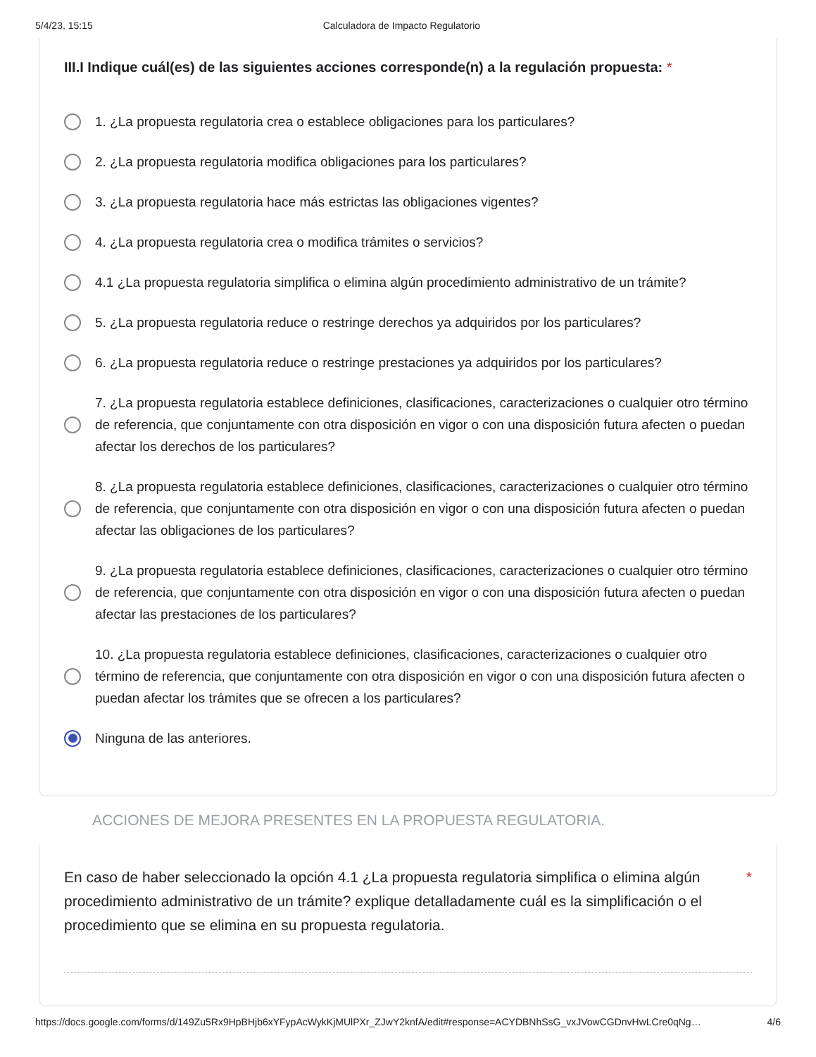5/4/23, 15:15 Calculadora de Impacto Regulatorio
III.I Indique cuál(es) de las siguientes acciones corresponde(n) a la regulación propuesta: *
1. ¿La propuesta regulatoria crea o establece obligaciones para los particulares?
2. ¿La propuesta regulatoria modifica obligaciones para los particulares?
3. ¿La propuesta regulatoria hace más estrictas las obligaciones vigentes?
4. ¿La propuesta regulatoria crea o modifica trámites o servicios?
4.1 ¿La propuesta regulatoria simplifica o elimina algún procedimiento administrativo de un trámite?
5. ¿La propuesta regulatoria reduce o restringe derechos ya adquiridos por los particulares?
6. ¿La propuesta regulatoria reduce o restringe prestaciones ya adquiridos por los particulares?
7. ¿La propuesta regulatoria establece definiciones, clasificaciones, caracterizaciones o cualquier otro término de referencia, que conjuntamente con otra disposición en vigor o con una disposición futura afecten o puedan afectar los derechos de los particulares?
8. ¿La propuesta regulatoria establece definiciones, clasificaciones, caracterizaciones o cualquier otro término de referencia, que conjuntamente con otra disposición en vigor o con una disposición futura afecten o puedan afectar las obligaciones de los particulares?
9. ¿La propuesta regulatoria establece definiciones, clasificaciones, caracterizaciones o cualquier otro término de referencia, que conjuntamente con otra disposición en vigor o con una disposición futura afecten o puedan afectar las prestaciones de los particulares?
10. ¿La propuesta regulatoria establece definiciones, clasificaciones, caracterizaciones o cualquier otro término de referencia, que conjuntamente con otra disposición en vigor o con una disposición futura afecten o puedan afectar los trámites que se ofrecen a los particulares?
Ninguna de las anteriores.
ACCIONES DE MEJORA PRESENTES EN LA PROPUESTA REGULATORIA.
En caso de haber seleccionado la opción 4.1 ¿La propuesta regulatoria simplifica o elimina algún procedimiento administrativo de un trámite? explique detalladamente cuál es la simplificación o el procedimiento que se elimina en su propuesta regulatoria.
*
https://docs.google.com/forms/d/149Zu5Rx9HpBHjb6xYFypAcWykKjMUlPXr_ZJwY2knfA/edit#response=ACYDBNhSsG_vxJVowCGDnvHwLCre0qNg… 4/6